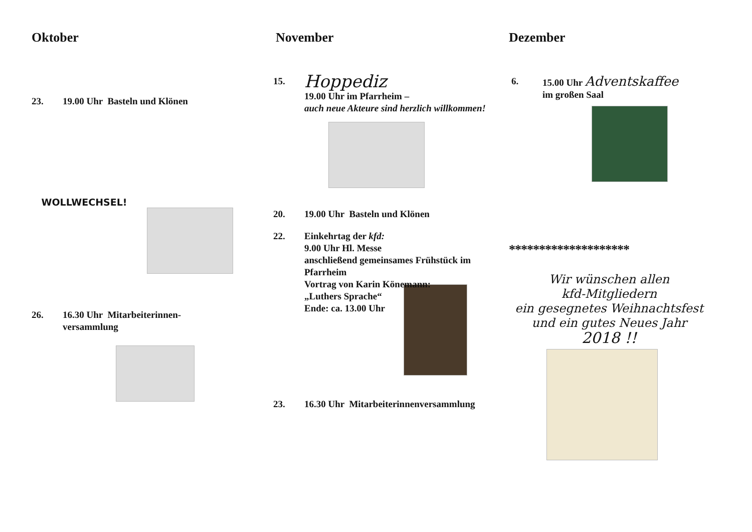Oktober
23. 19.00 Uhr Basteln und Klönen
WOLLWECHSEL!
26. 16.30 Uhr Mitarbeiterinnen-
versammlung
November
15.
Hoppediz
19.00 Uhr im Pfarrheim –
auch neue Akteure sind herzlich willkommen!
20. 19.00 Uhr Basteln und Klönen
22. Einkehrtag der kfd:
9.00 Uhr Hl. Messe
anschließend gemeinsames Frühstück im Pfarrheim
Vortrag von Karin Könemann:
„Luthers Sprache“
Ende: ca. 13.00 Uhr
23. 16.30 Uhr Mitarbeiterinnenversammlung
Dezember
6. 15.00 Uhr Adventskaffee
im großen Saal
********************
Wir wünschen allen
kfd-Mitgliedern
ein gesegnetes Weihnachtsfest
und ein gutes Neues Jahr
2018 !!